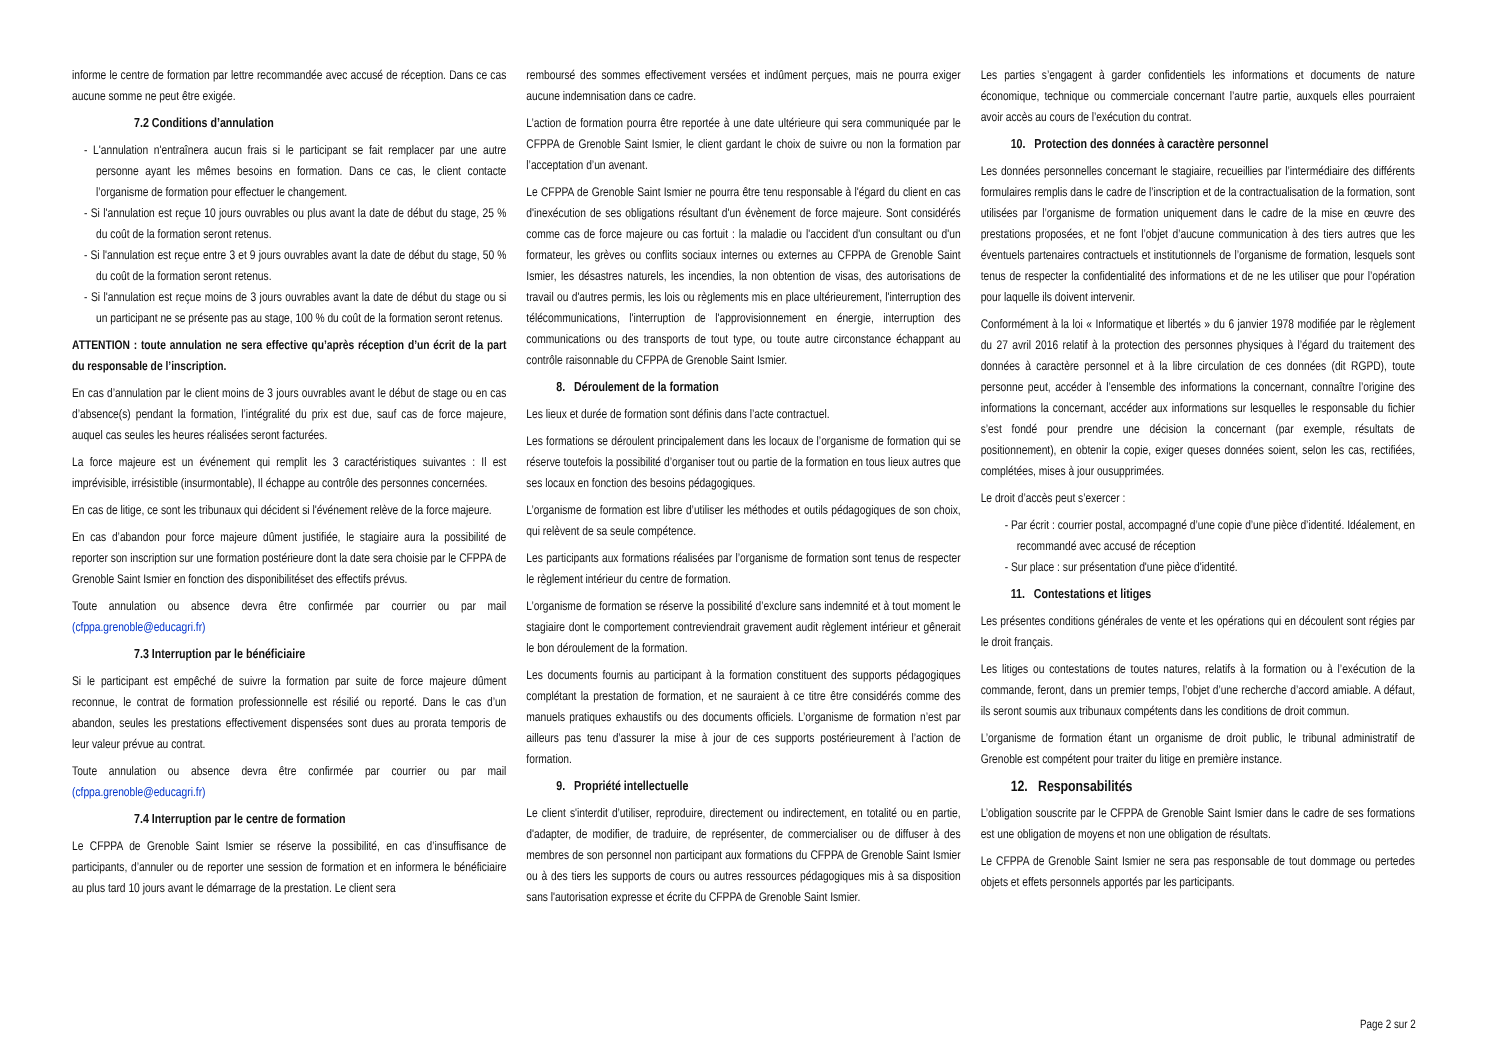informe le centre de formation par lettre recommandée avec accusé de réception. Dans ce cas aucune somme ne peut être exigée.
7.2 Conditions d’annulation
- L'annulation n'entraînera aucun frais si le participant se fait remplacer par une autre personne ayant les mêmes besoins en formation. Dans ce cas, le client contacte l’organisme de formation pour effectuer le changement.
- Si l'annulation est reçue 10 jours ouvrables ou plus avant la date de début du stage, 25 % du coût de la formation seront retenus.
- Si l'annulation est reçue entre 3 et 9 jours ouvrables avant la date de début du stage, 50 % du coût de la formation seront retenus.
- Si l'annulation est reçue moins de 3 jours ouvrables avant la date de début du stage ou si un participant ne se présente pas au stage, 100 % du coût de la formation seront retenus.
ATTENTION : toute annulation ne sera effective qu’après réception d’un écrit de la part du responsable de l’inscription.
En cas d’annulation par le client moins de 3 jours ouvrables avant le début de stage ou en cas d’absence(s) pendant la formation, l’intégralité du prix est due, sauf cas de force majeure, auquel cas seules les heures réalisées seront facturées.
La force majeure est un événement qui remplit les 3 caractéristiques suivantes : Il est imprévisible, irrésistible (insurmontable), Il échappe au contrôle des personnes concernées.
En cas de litige, ce sont les tribunaux qui décident si l'événement relève de la force majeure.
En cas d’abandon pour force majeure dûment justifiée, le stagiaire aura la possibilité de reporter son inscription sur une formation postérieure dont la date sera choisie par le CFPPA de Grenoble Saint Ismier en fonction des disponibilitéset des effectifs prévus.
Toute annulation ou absence devra être confirmée par courrier ou par mail (cfppa.grenoble@educagri.fr)
7.3 Interruption par le bénéficiaire
Si le participant est empêché de suivre la formation par suite de force majeure dûment reconnue, le contrat de formation professionnelle est résilié ou reporté. Dans le cas d’un abandon, seules les prestations effectivement dispensées sont dues au prorata temporis de leur valeur prévue au contrat.
Toute annulation ou absence devra être confirmée par courrier ou par mail (cfppa.grenoble@educagri.fr)
7.4 Interruption par le centre de formation
Le CFPPA de Grenoble Saint Ismier se réserve la possibilité, en cas d’insuffisance de participants, d’annuler ou de reporter une session de formation et en informera le bénéficiaire au plus tard 10 jours avant le démarrage de la prestation. Le client sera
remboursé des sommes effectivement versées et indûment perçues, mais ne pourra exiger aucune indemnisation dans ce cadre.
L’action de formation pourra être reportée à une date ultérieure qui sera communiquée par le CFPPA de Grenoble Saint Ismier, le client gardant le choix de suivre ou non la formation par l’acceptation d’un avenant.
Le CFPPA de Grenoble Saint Ismier ne pourra être tenu responsable à l'égard du client en cas d'inexécution de ses obligations résultant d'un évènement de force majeure. Sont considérés comme cas de force majeure ou cas fortuit : la maladie ou l'accident d'un consultant ou d'un formateur, les grèves ou conflits sociaux internes ou externes au CFPPA de Grenoble Saint Ismier, les désastres naturels, les incendies, la non obtention de visas, des autorisations de travail ou d'autres permis, les lois ou règlements mis en place ultérieurement, l'interruption des télécommunications, l'interruption de l'approvisionnement en énergie, interruption des communications ou des transports de tout type, ou toute autre circonstance échappant au contrôle raisonnable du CFPPA de Grenoble Saint Ismier.
8. Déroulement de la formation
Les lieux et durée de formation sont définis dans l’acte contractuel.
Les formations se déroulent principalement dans les locaux de l’organisme de formation qui se réserve toutefois la possibilité d’organiser tout ou partie de la formation en tous lieux autres que ses locaux en fonction des besoins pédagogiques.
L’organisme de formation est libre d’utiliser les méthodes et outils pédagogiques de son choix, qui relèvent de sa seule compétence.
Les participants aux formations réalisées par l’organisme de formation sont tenus de respecter le règlement intérieur du centre de formation.
L’organisme de formation se réserve la possibilité d’exclure sans indemnité et à tout moment le stagiaire dont le comportement contreviendrait gravement audit règlement intérieur et gênerait le bon déroulement de la formation.
Les documents fournis au participant à la formation constituent des supports pédagogiques complétant la prestation de formation, et ne sauraient à ce titre être considérés comme des manuels pratiques exhaustifs ou des documents officiels. L’organisme de formation n’est par ailleurs pas tenu d’assurer la mise à jour de ces supports postérieurement à l’action de formation.
9. Propriété intellectuelle
Le client s'interdit d’utiliser, reproduire, directement ou indirectement, en totalité ou en partie, d'adapter, de modifier, de traduire, de représenter, de commercialiser ou de diffuser à des membres de son personnel non participant aux formations du CFPPA de Grenoble Saint Ismier ou à des tiers les supports de cours ou autres ressources pédagogiques mis à sa disposition sans l'autorisation expresse et écrite du CFPPA de Grenoble Saint Ismier.
Les parties s’engagent à garder confidentiels les informations et documents de nature économique, technique ou commerciale concernant l’autre partie, auxquels elles pourraient avoir accès au cours de l’exécution du contrat.
10. Protection des données à caractère personnel
Les données personnelles concernant le stagiaire, recueillies par l’intermédiaire des différents formulaires remplis dans le cadre de l’inscription et de la contractualisation de la formation, sont utilisées par l’organisme de formation uniquement dans le cadre de la mise en œuvre des prestations proposées, et ne font l’objet d’aucune communication à des tiers autres que les éventuels partenaires contractuels et institutionnels de l’organisme de formation, lesquels sont tenus de respecter la confidentialité des informations et de ne les utiliser que pour l’opération pour laquelle ils doivent intervenir.
Conformément à la loi « Informatique et libertés » du 6 janvier 1978 modifiée par le règlement du 27 avril 2016 relatif à la protection des personnes physiques à l’égard du traitement des données à caractère personnel et à la libre circulation de ces données (dit RGPD), toute personne peut, accéder à l’ensemble des informations la concernant, connaître l’origine des informations la concernant, accéder aux informations sur lesquelles le responsable du fichier s’est fondé pour prendre une décision la concernant (par exemple, résultats de positionnement), en obtenir la copie, exiger queses données soient, selon les cas, rectifiées, complétées, mises à jour ousupprimées.
Le droit d’accès peut s’exercer :
- Par écrit : courrier postal, accompagné d’une copie d’une pièce d’identité. Idéalement, en recommandé avec accusé de réception
- Sur place : sur présentation d'une pièce d'identité.
11. Contestations et litiges
Les présentes conditions générales de vente et les opérations qui en découlent sont régies par le droit français.
Les litiges ou contestations de toutes natures, relatifs à la formation ou à l’exécution de la commande, feront, dans un premier temps, l’objet d’une recherche d’accord amiable. A défaut, ils seront soumis aux tribunaux compétents dans les conditions de droit commun.
L’organisme de formation étant un organisme de droit public, le tribunal administratif de Grenoble est compétent pour traiter du litige en première instance.
12. Responsabilités
L’obligation souscrite par le CFPPA de Grenoble Saint Ismier dans le cadre de ses formations est une obligation de moyens et non une obligation de résultats.
Le CFPPA de Grenoble Saint Ismier ne sera pas responsable de tout dommage ou pertedes objets et effets personnels apportés par les participants.
Page 2 sur 2